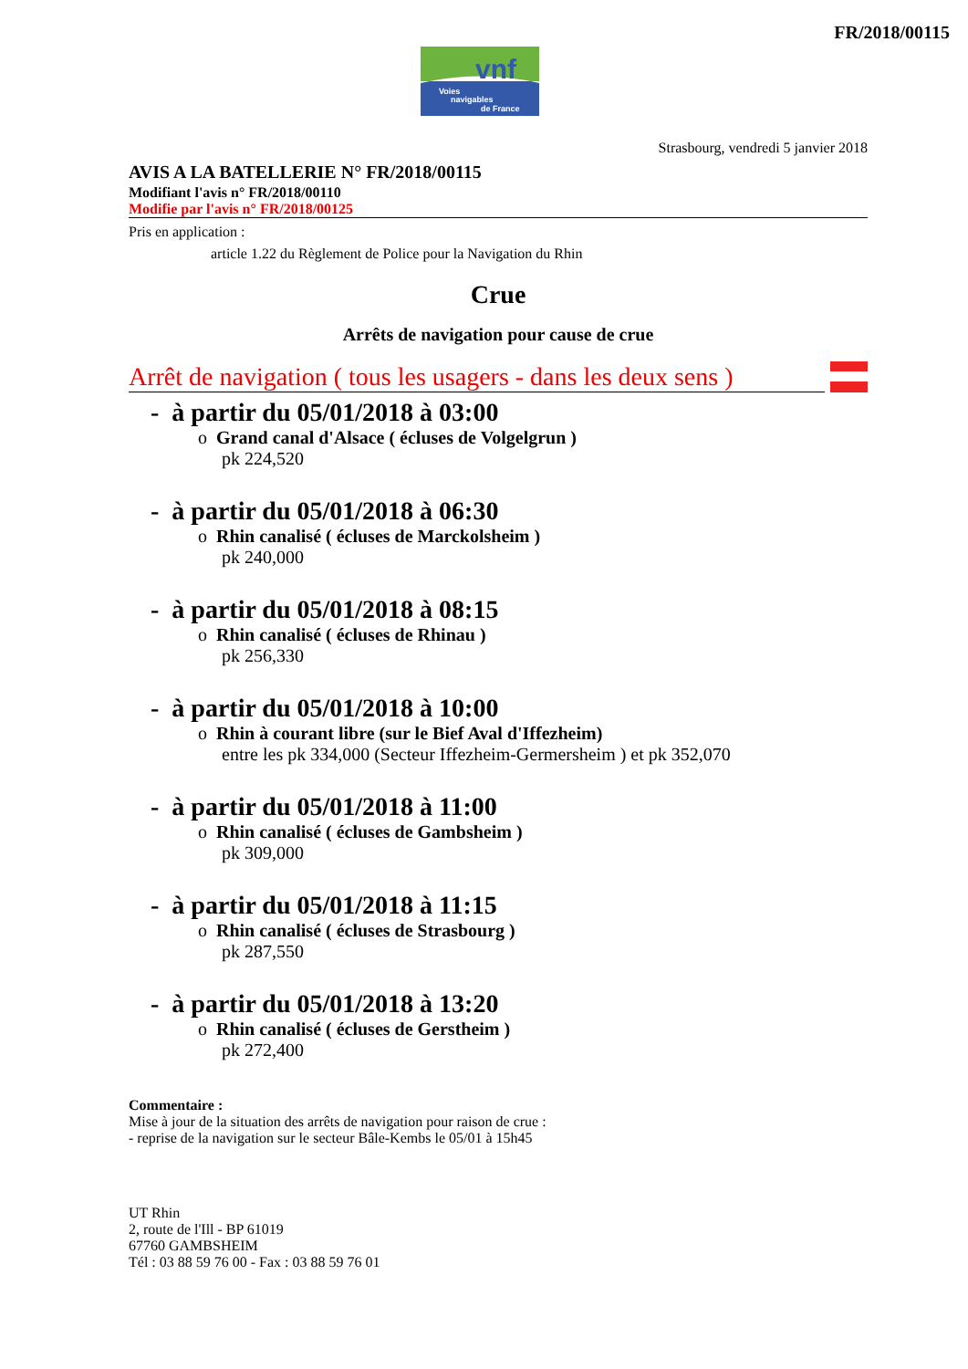FR/2018/00115
vnf
Voies
navigables
de France
Strasbourg, vendredi 5 janvier 2018
AVIS A LA BATELLERIE N° FR/2018/00115
Modifiant l'avis n° FR/2018/00110
Modifie par l'avis n° FR/2018/00125
Pris en application :
article 1.22 du Règlement de Police pour la Navigation du Rhin
Crue
Arrêts de navigation pour cause de crue
Arrêt de navigation ( tous les usagers - dans les deux sens )
- à partir du 05/01/2018 à 03:00
o Grand canal d'Alsace ( écluses de Volgelgrun )
pk 224,520
- à partir du 05/01/2018 à 06:30
o Rhin canalisé ( écluses de Marckolsheim )
pk 240,000
- à partir du 05/01/2018 à 08:15
o Rhin canalisé ( écluses de Rhinau )
pk 256,330
- à partir du 05/01/2018 à 10:00
o Rhin à courant libre (sur le Bief Aval d'Iffezheim)
entre les pk 334,000 (Secteur Iffezheim-Germersheim ) et pk 352,070
- à partir du 05/01/2018 à 11:00
o Rhin canalisé ( écluses de Gambsheim )
pk 309,000
- à partir du 05/01/2018 à 11:15
o Rhin canalisé ( écluses de Strasbourg )
pk 287,550
- à partir du 05/01/2018 à 13:20
o Rhin canalisé ( écluses de Gerstheim )
pk 272,400
Commentaire :
Mise à jour de la situation des arrêts de navigation pour raison de crue :
- reprise de la navigation sur le secteur Bâle-Kembs le 05/01 à 15h45
UT Rhin
2, route de l'Ill - BP 61019
67760 GAMBSHEIM
Tél : 03 88 59 76 00 - Fax : 03 88 59 76 01